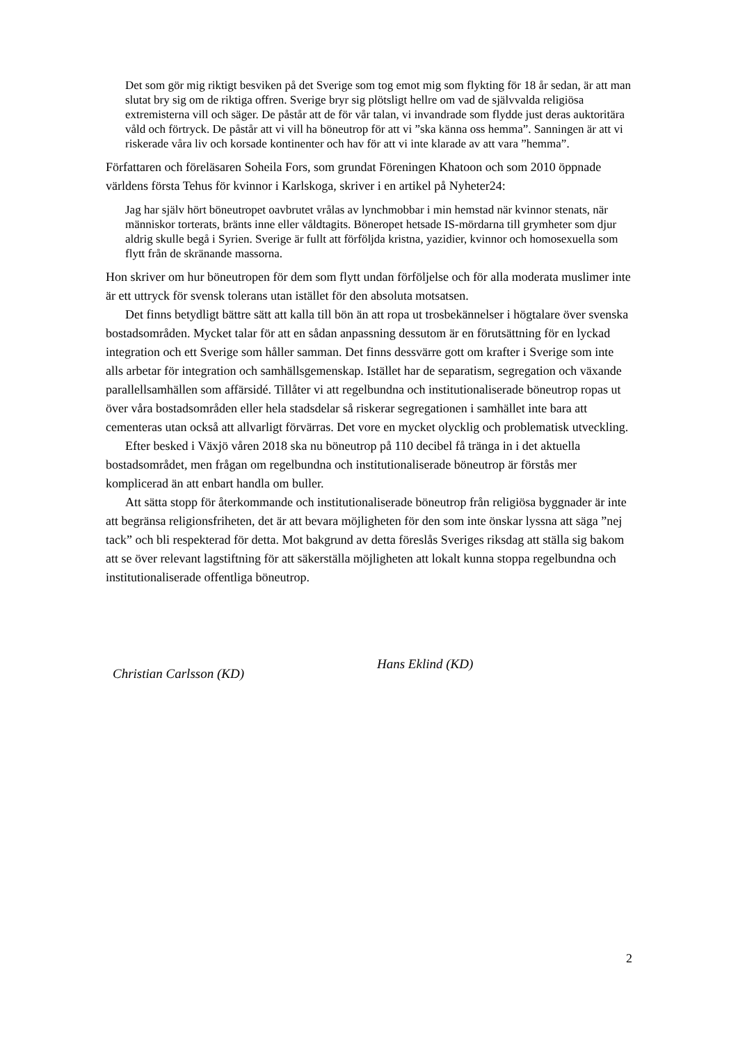Det som gör mig riktigt besviken på det Sverige som tog emot mig som flykting för 18 år sedan, är att man slutat bry sig om de riktiga offren. Sverige bryr sig plötsligt hellre om vad de självvalda religiösa extremisterna vill och säger. De påstår att de för vår talan, vi invandrade som flydde just deras auktoritära våld och förtryck. De påstår att vi vill ha böneutrop för att vi ”ska känna oss hemma”. Sanningen är att vi riskerade våra liv och korsade kontinenter och hav för att vi inte klarade av att vara ”hemma”.
Författaren och föreläsaren Soheila Fors, som grundat Föreningen Khatoon och som 2010 öppnade världens första Tehus för kvinnor i Karlskoga, skriver i en artikel på Nyheter24:
Jag har själv hört böneutropet oavbrutet vrålas av lynchmobbar i min hemstad när kvinnor stenats, när människor torterats, bränts inne eller våldtagits. Böneropet hetsade IS-mördarna till grymheter som djur aldrig skulle begå i Syrien. Sverige är fullt att förföljda kristna, yazidier, kvinnor och homosexuella som flytt från de skränande massorna.
Hon skriver om hur böneutropen för dem som flytt undan förföljelse och för alla moderata muslimer inte är ett uttryck för svensk tolerans utan istället för den absoluta motsatsen.
Det finns betydligt bättre sätt att kalla till bön än att ropa ut trosbekännelser i högtalare över svenska bostadsområden. Mycket talar för att en sådan anpassning dessutom är en förutsättning för en lyckad integration och ett Sverige som håller samman. Det finns dessvärre gott om krafter i Sverige som inte alls arbetar för integration och samhällsgemenskap. Istället har de separatism, segregation och växande parallellsamhällen som affärsidé. Tillåter vi att regelbundna och institutionaliserade böneutrop ropas ut över våra bostadsområden eller hela stadsdelar så riskerar segregationen i samhället inte bara att cementeras utan också att allvarligt förvärras. Det vore en mycket olycklig och problematisk utveckling.
Efter besked i Växjö våren 2018 ska nu böneutrop på 110 decibel få tränga in i det aktuella bostadsområdet, men frågan om regelbundna och institutionaliserade böneutrop är förstås mer komplicerad än att enbart handla om buller.
Att sätta stopp för återkommande och institutionaliserade böneutrop från religiösa byggnader är inte att begränsa religionsfriheten, det är att bevara möjligheten för den som inte önskar lyssna att säga ”nej tack” och bli respekterad för detta. Mot bakgrund av detta föreslås Sveriges riksdag att ställa sig bakom att se över relevant lagstiftning för att säkerställa möjligheten att lokalt kunna stoppa regelbundna och institutionaliserade offentliga böneutrop.
Christian Carlsson (KD)
Hans Eklind (KD)
2